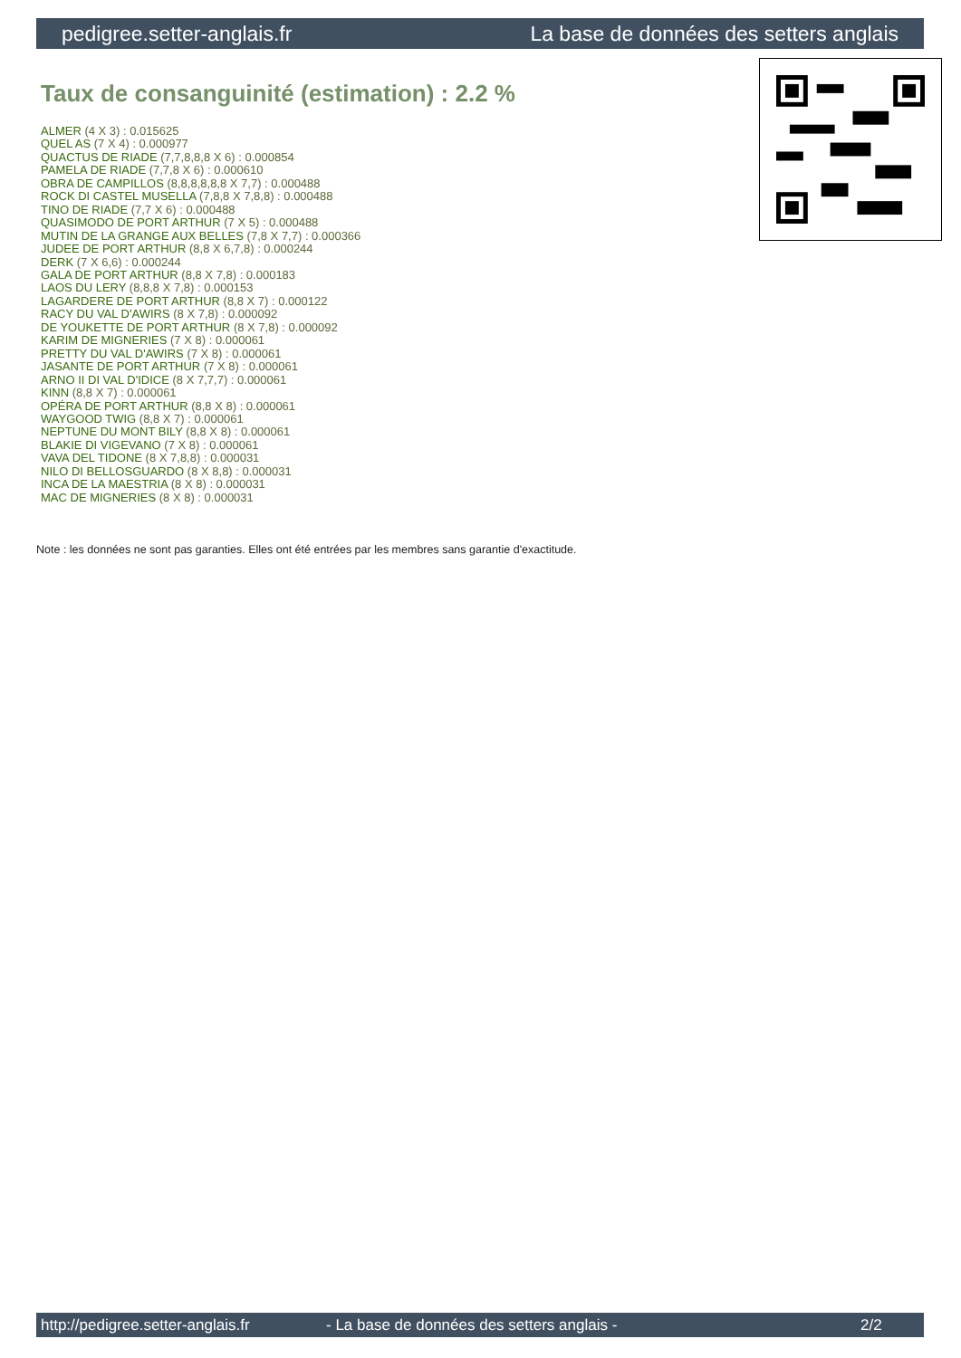pedigree.setter-anglais.fr La base de données des setters anglais
Taux de consanguinité (estimation) : 2.2 %
ALMER (4 X 3) : 0.015625
QUEL AS (7 X 4) : 0.000977
QUACTUS DE RIADE (7,7,8,8,8 X 6) : 0.000854
PAMELA DE RIADE (7,7,8 X 6) : 0.000610
OBRA DE CAMPILLOS (8,8,8,8,8,8 X 7,7) : 0.000488
ROCK DI CASTEL MUSELLA (7,8,8 X 7,8,8) : 0.000488
TINO DE RIADE (7,7 X 6) : 0.000488
QUASIMODO DE PORT ARTHUR (7 X 5) : 0.000488
MUTIN DE LA GRANGE AUX BELLES (7,8 X 7,7) : 0.000366
JUDEE DE PORT ARTHUR (8,8 X 6,7,8) : 0.000244
DERK (7 X 6,6) : 0.000244
GALA DE PORT ARTHUR (8,8 X 7,8) : 0.000183
LAOS DU LERY (8,8,8 X 7,8) : 0.000153
LAGARDERE DE PORT ARTHUR (8,8 X 7) : 0.000122
RACY DU VAL D'AWIRS (8 X 7,8) : 0.000092
DE YOUKETTE DE PORT ARTHUR (8 X 7,8) : 0.000092
KARIM DE MIGNERIES (7 X 8) : 0.000061
PRETTY DU VAL D'AWIRS (7 X 8) : 0.000061
JASANTE DE PORT ARTHUR (7 X 8) : 0.000061
ARNO II DI VAL D'IDICE (8 X 7,7,7) : 0.000061
KINN (8,8 X 7) : 0.000061
OPÉRA DE PORT ARTHUR (8,8 X 8) : 0.000061
WAYGOOD TWIG (8,8 X 7) : 0.000061
NEPTUNE DU MONT BILY (8,8 X 8) : 0.000061
BLAKIE DI VIGEVANO (7 X 8) : 0.000061
VAVA DEL TIDONE (8 X 7,8,8) : 0.000031
NILO DI BELLOSGUARDO (8 X 8,8) : 0.000031
INCA DE LA MAESTRIA (8 X 8) : 0.000031
MAC DE MIGNERIES (8 X 8) : 0.000031
Note : les données ne sont pas garanties. Elles ont été entrées par les membres sans garantie d'exactitude.
http://pedigree.setter-anglais.fr - La base de données des setters anglais - 2/2